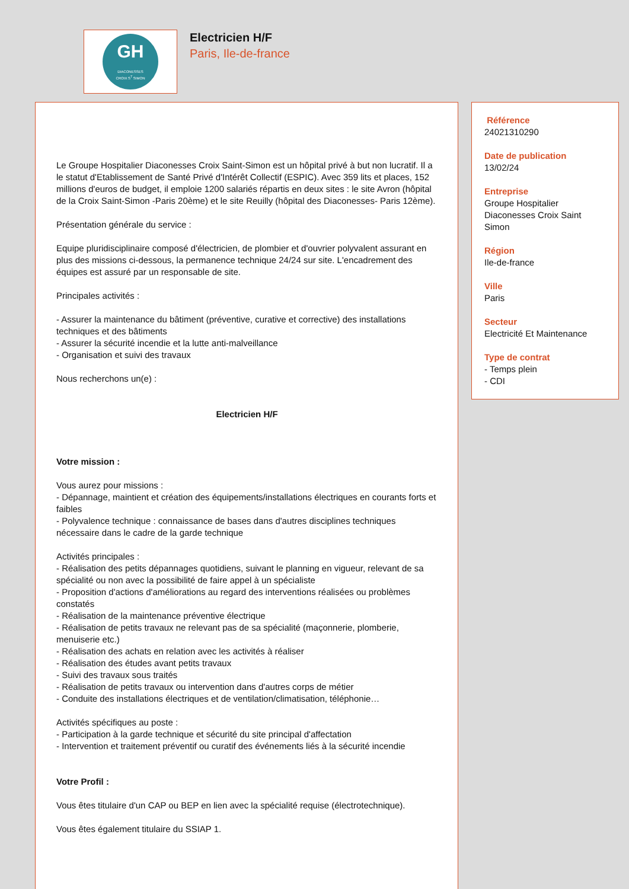GH
DIACONESSES
CROIX S<sup>T</sup> SIMON
Electricien H/F
Paris, Ile-de-france
Le Groupe Hospitalier Diaconesses Croix Saint-Simon est un hôpital privé à but non lucratif. Il a le statut d'Etablissement de Santé Privé d'Intérêt Collectif (ESPIC). Avec 359 lits et places, 152 millions d'euros de budget, il emploie 1200 salariés répartis en deux sites : le site Avron (hôpital de la Croix Saint-Simon -Paris 20ème) et le site Reuilly (hôpital des Diaconesses- Paris 12ème).
Présentation générale du service :
Equipe pluridisciplinaire composé d'électricien, de plombier et d'ouvrier polyvalent assurant en plus des missions ci-dessous, la permanence technique 24/24 sur site. L'encadrement des équipes est assuré par un responsable de site.
Principales activités :
- Assurer la maintenance du bâtiment (préventive, curative et corrective) des installations techniques et des bâtiments
- Assurer la sécurité incendie et la lutte anti-malveillance
- Organisation et suivi des travaux
Nous recherchons un(e) :
Electricien H/F
Votre mission :
Vous aurez pour missions :
- Dépannage, maintient et création des équipements/installations électriques en courants forts et faibles
- Polyvalence technique : connaissance de bases dans d'autres disciplines techniques nécessaire dans le cadre de la garde technique
Activités principales :
- Réalisation des petits dépannages quotidiens, suivant le planning en vigueur, relevant de sa spécialité ou non avec la possibilité de faire appel à un spécialiste
- Proposition d'actions d'améliorations au regard des interventions réalisées ou problèmes constatés
- Réalisation de la maintenance préventive électrique
- Réalisation de petits travaux ne relevant pas de sa spécialité (maçonnerie, plomberie, menuiserie etc.)
- Réalisation des achats en relation avec les activités à réaliser
- Réalisation des études avant petits travaux
- Suivi des travaux sous traités
- Réalisation de petits travaux ou intervention dans d'autres corps de métier
- Conduite des installations électriques et de ventilation/climatisation, téléphonie…
Activités spécifiques au poste :
- Participation à la garde technique et sécurité du site principal d'affectation
- Intervention et traitement préventif ou curatif des événements liés à la sécurité incendie
Votre Profil :
Vous êtes titulaire d'un CAP ou BEP en lien avec la spécialité requise (électrotechnique).
Vous êtes également titulaire du SSIAP 1.
Référence
24021310290
Date de publication
13/02/24
Entreprise
Groupe Hospitalier Diaconesses Croix Saint Simon
Région
Ile-de-france
Ville
Paris
Secteur
Electricité Et Maintenance
Type de contrat
- Temps plein
- CDI